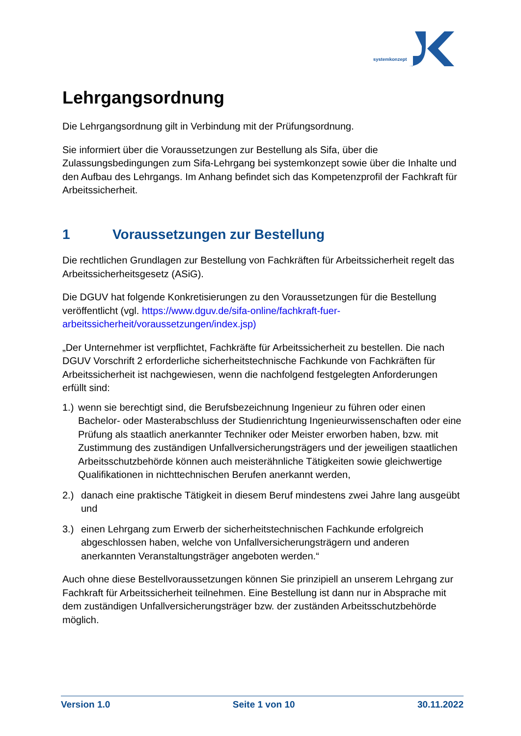systemkonzept
Lehrgangsordnung
Die Lehrgangsordnung gilt in Verbindung mit der Prüfungsordnung.
Sie informiert über die Voraussetzungen zur Bestellung als Sifa, über die Zulassungsbedingungen zum Sifa-Lehrgang bei systemkonzept sowie über die Inhalte und den Aufbau des Lehrgangs. Im Anhang befindet sich das Kompetenzprofil der Fachkraft für Arbeitssicherheit.
1 Voraussetzungen zur Bestellung
Die rechtlichen Grundlagen zur Bestellung von Fachkräften für Arbeitssicherheit regelt das Arbeitssicherheitsgesetz (ASiG).
Die DGUV hat folgende Konkretisierungen zu den Voraussetzungen für die Bestellung veröffentlicht (vgl. https://www.dguv.de/sifa-online/fachkraft-fuer-arbeitssicherheit/voraussetzungen/index.jsp)
„Der Unternehmer ist verpflichtet, Fachkräfte für Arbeitssicherheit zu bestellen. Die nach DGUV Vorschrift 2 erforderliche sicherheitstechnische Fachkunde von Fachkräften für Arbeitssicherheit ist nachgewiesen, wenn die nachfolgend festgelegten Anforderungen erfüllt sind:
1.)
wenn sie berechtigt sind, die Berufsbezeichnung Ingenieur zu führen oder einen Bachelor- oder Masterabschluss der Studienrichtung Ingenieurwissenschaften oder eine Prüfung als staatlich anerkannter Techniker oder Meister erworben haben, bzw. mit Zustimmung des zuständigen Unfallversicherungsträgers und der jeweiligen staatlichen Arbeitsschutzbehörde können auch meisterähnliche Tätigkeiten sowie gleichwertige Qualifikationen in nichttechnischen Berufen anerkannt werden,
2.) danach eine praktische Tätigkeit in diesem Beruf mindestens zwei Jahre lang ausgeübt und
3.) einen Lehrgang zum Erwerb der sicherheitstechnischen Fachkunde erfolgreich abgeschlossen haben, welche von Unfallversicherungsträgern und anderen anerkannten Veranstaltungsträger angeboten werden.“
Auch ohne diese Bestellvoraussetzungen können Sie prinzipiell an unserem Lehrgang zur Fachkraft für Arbeitssicherheit teilnehmen. Eine Bestellung ist dann nur in Absprache mit dem zuständigen Unfallversicherungsträger bzw. der zuständen Arbeitsschutzbehörde möglich.
Version 1.0 Seite 1 von 10 30.11.2022